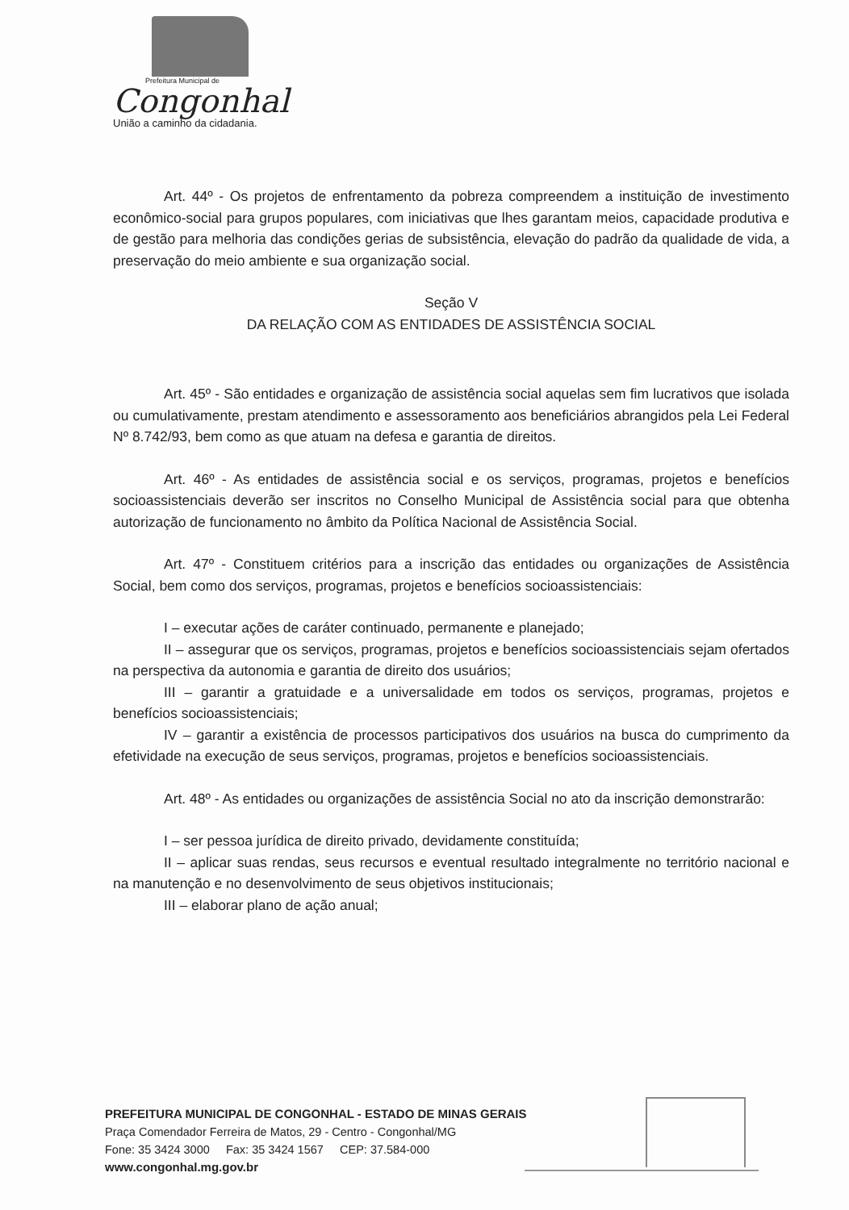Prefeitura Municipal de
Congonhal
União a caminho da cidadania.
Art. 44º - Os projetos de enfrentamento da pobreza compreendem a instituição de investimento econômico-social para grupos populares, com iniciativas que lhes garantam meios, capacidade produtiva e de gestão para melhoria das condições gerias de subsistência, elevação do padrão da qualidade de vida, a preservação do meio ambiente e sua organização social.
Seção V
DA RELAÇÃO COM AS ENTIDADES DE ASSISTÊNCIA SOCIAL
Art. 45º - São entidades e organização de assistência social aquelas sem fim lucrativos que isolada ou cumulativamente, prestam atendimento e assessoramento aos beneficiários abrangidos pela Lei Federal Nº 8.742/93, bem como as que atuam na defesa e garantia de direitos.
Art. 46º - As entidades de assistência social e os serviços, programas, projetos e benefícios socioassistenciais deverão ser inscritos no Conselho Municipal de Assistência social para que obtenha autorização de funcionamento no âmbito da Política Nacional de Assistência Social.
Art. 47º - Constituem critérios para a inscrição das entidades ou organizações de Assistência Social, bem como dos serviços, programas, projetos e benefícios socioassistenciais:
I – executar ações de caráter continuado, permanente e planejado;
II – assegurar que os serviços, programas, projetos e benefícios socioassistenciais sejam ofertados na perspectiva da autonomia e garantia de direito dos usuários;
III – garantir a gratuidade e a universalidade em todos os serviços, programas, projetos e benefícios socioassistenciais;
IV – garantir a existência de processos participativos dos usuários na busca do cumprimento da efetividade na execução de seus serviços, programas, projetos e benefícios socioassistenciais.
Art. 48º - As entidades ou organizações de assistência Social no ato da inscrição demonstrarão:
I – ser pessoa jurídica de direito privado, devidamente constituída;
II – aplicar suas rendas, seus recursos e eventual resultado integralmente no território nacional e na manutenção e no desenvolvimento de seus objetivos institucionais;
III – elaborar plano de ação anual;
PREFEITURA MUNICIPAL DE CONGONHAL - ESTADO DE MINAS GERAIS
Praça Comendador Ferreira de Matos, 29 - Centro - Congonhal/MG
Fone: 35 3424 3000 Fax: 35 3424 1567 CEP: 37.584-000
www.congonhal.mg.gov.br